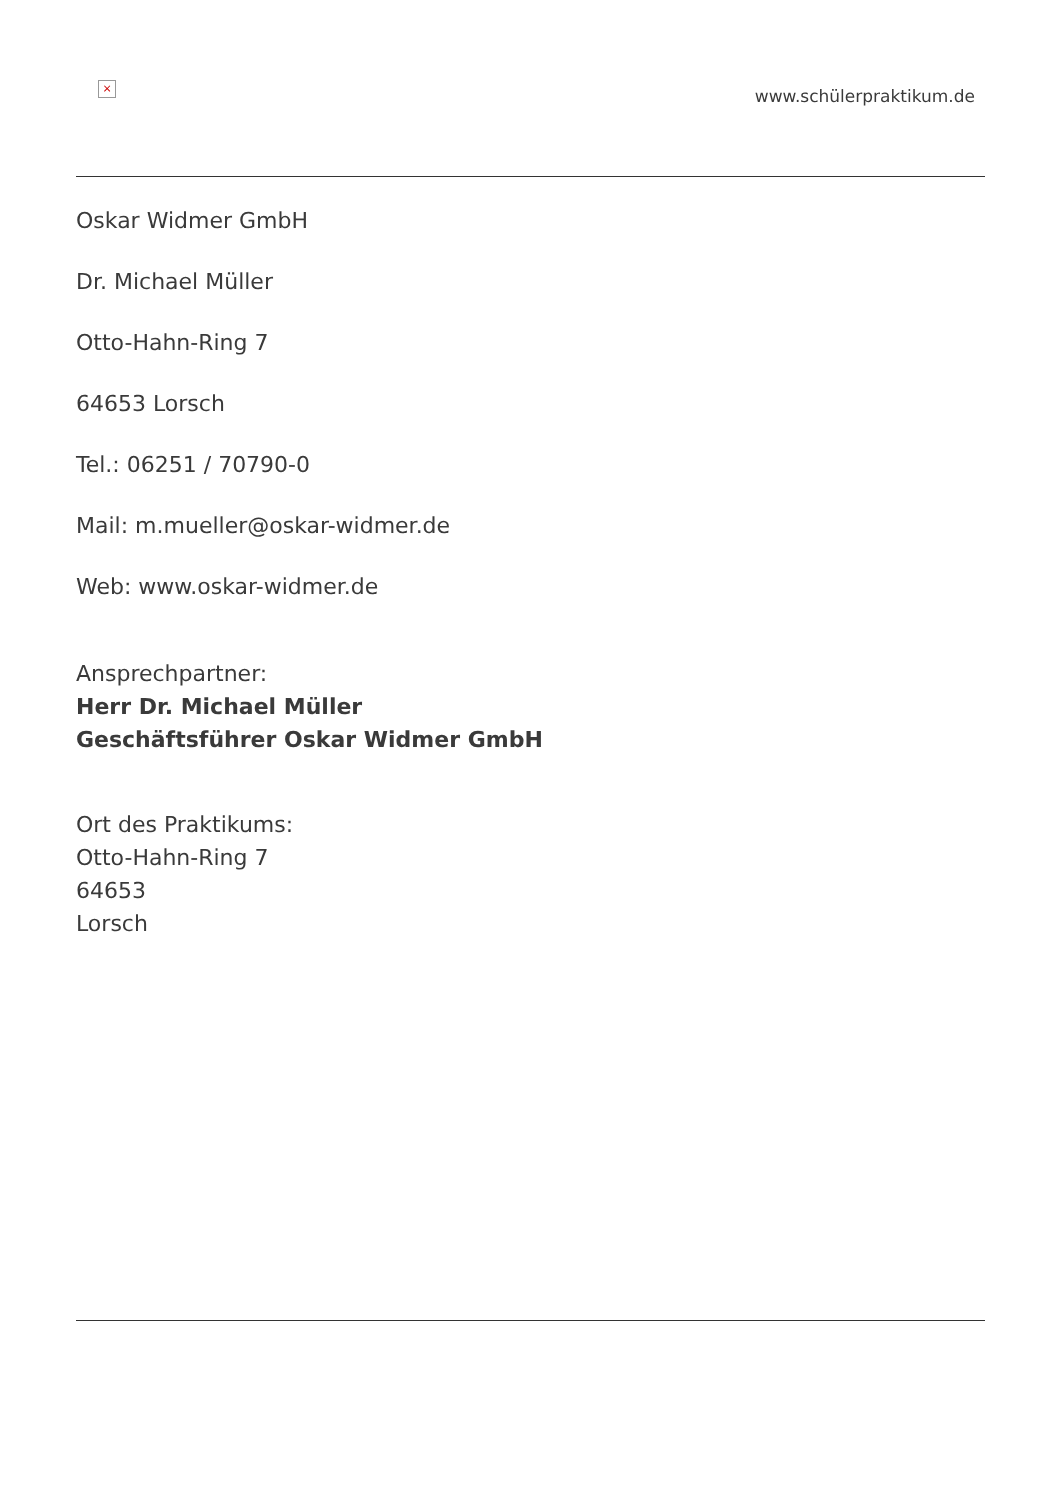×
www.schülerpraktikum.de
Oskar Widmer GmbH
Dr. Michael Müller
Otto-Hahn-Ring 7
64653 Lorsch
Tel.: 06251 / 70790-0
Mail: m.mueller@oskar-widmer.de
Web: www.oskar-widmer.de
Ansprechpartner:
Herr Dr. Michael Müller
Geschäftsführer Oskar Widmer GmbH
Ort des Praktikums:
Otto-Hahn-Ring 7
64653
Lorsch